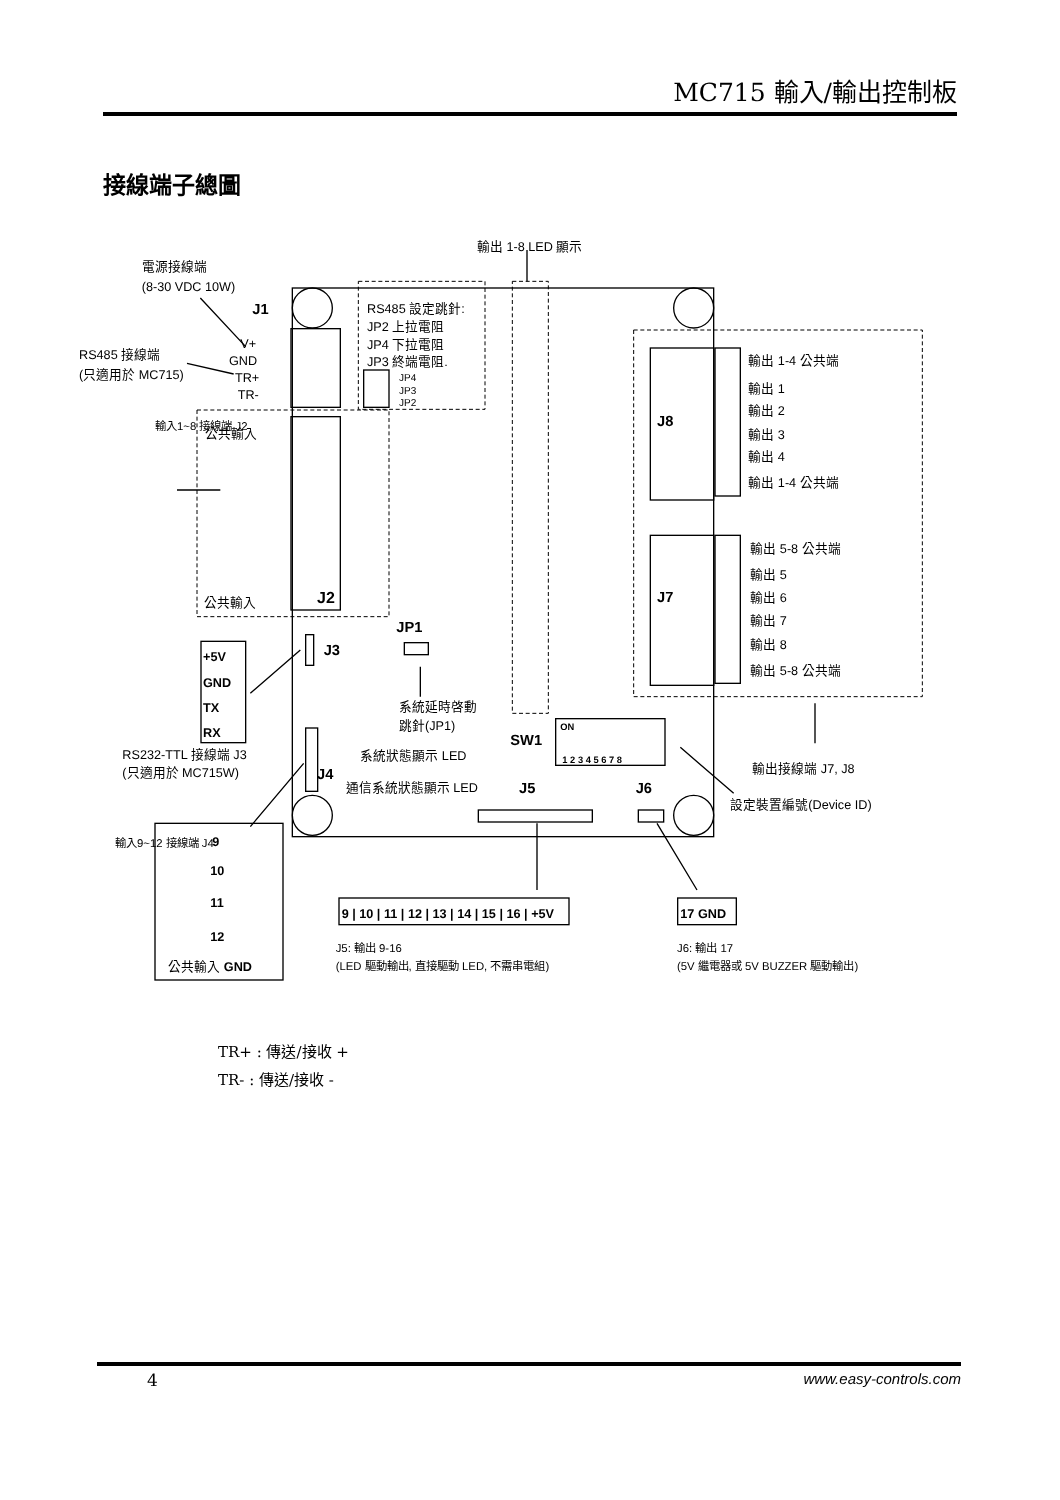MC715 輸入/輸出控制板
接線端子總圖
輸出 1-8 LED 顯示
電源接線端
(8-30 VDC 10W)
J1
RS485 設定跳針:
JP2 上拉電阻
JP4 下拉電阻
JP3 終端電阻.
JP4
JP3
JP2
RS485 接線端
(只適用於 MC715)
V+
GND
TR+
TR-
公共輸入
公共輸入
J2
輸入1~8 接線端 J2
輸出 1-4 公共端
輸出 1
輸出 2
輸出 3
輸出 4
輸出 1-4 公共端
J8
輸出 5-8 公共端
輸出 5
輸出 6
輸出 7
輸出 8
輸出 5-8 公共端
J7
JP1
J3
+5V
GND
TX
RX
系統延時啓動
跳針(JP1)
SW1
ON
1 2 3 4 5 6 7 8
RS232-TTL 接線端 J3
(只適用於 MC715W)
系統狀態顯示 LED
J4
通信系統狀態顯示 LED
J5
J6
輸出接線端 J7, J8
設定裝置編號(Device ID)
輸入9~12 接線端 J4
9
10
11
12
公共輸入 GND
9 | 10 | 11 | 12 | 13 | 14 | 15 | 16 | +5V
17 GND
J5: 輸出 9-16
(LED 驅動輸出, 直接驅動 LED, 不需串電組)
J6: 輸出 17
(5V 繼電器或 5V BUZZER 驅動輸出)
TR+ : 傳送/接收 +
TR- : 傳送/接收 -
4 www.easy-controls.com